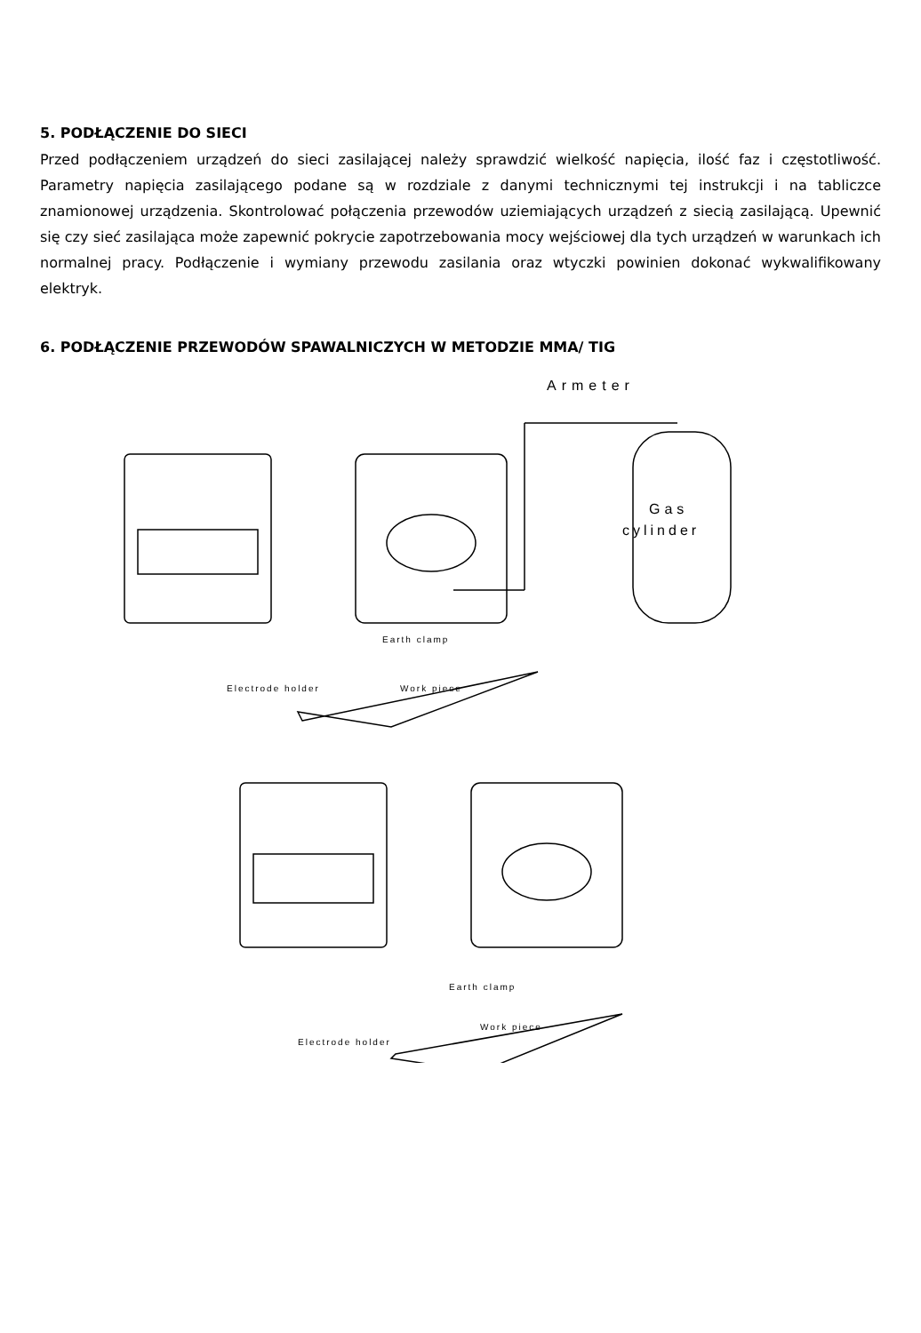5. PODŁĄCZENIE DO SIECI
Przed podłączeniem urządzeń do sieci zasilającej należy sprawdzić wielkość napięcia, ilość faz i częstotliwość. Parametry napięcia zasilającego podane są w rozdziale z danymi technicznymi tej instrukcji i na tabliczce znamionowej urządzenia. Skontrolować połączenia przewodów uziemiających urządzeń z siecią zasilającą. Upewnić się czy sieć zasilająca może zapewnić pokrycie zapotrzebowania mocy wejściowej dla tych urządzeń w warunkach ich normalnej pracy. Podłączenie i wymiany przewodu zasilania oraz wtyczki powinien dokonać wykwalifikowany elektryk.
6. PODŁĄCZENIE PRZEWODÓW SPAWALNICZYCH W METODZIE MMA/ TIG
Armeter
Gas
cylinder
Earth clamp
Electrode holder
Work piece
Earth clamp
Work piece
Electrode holder